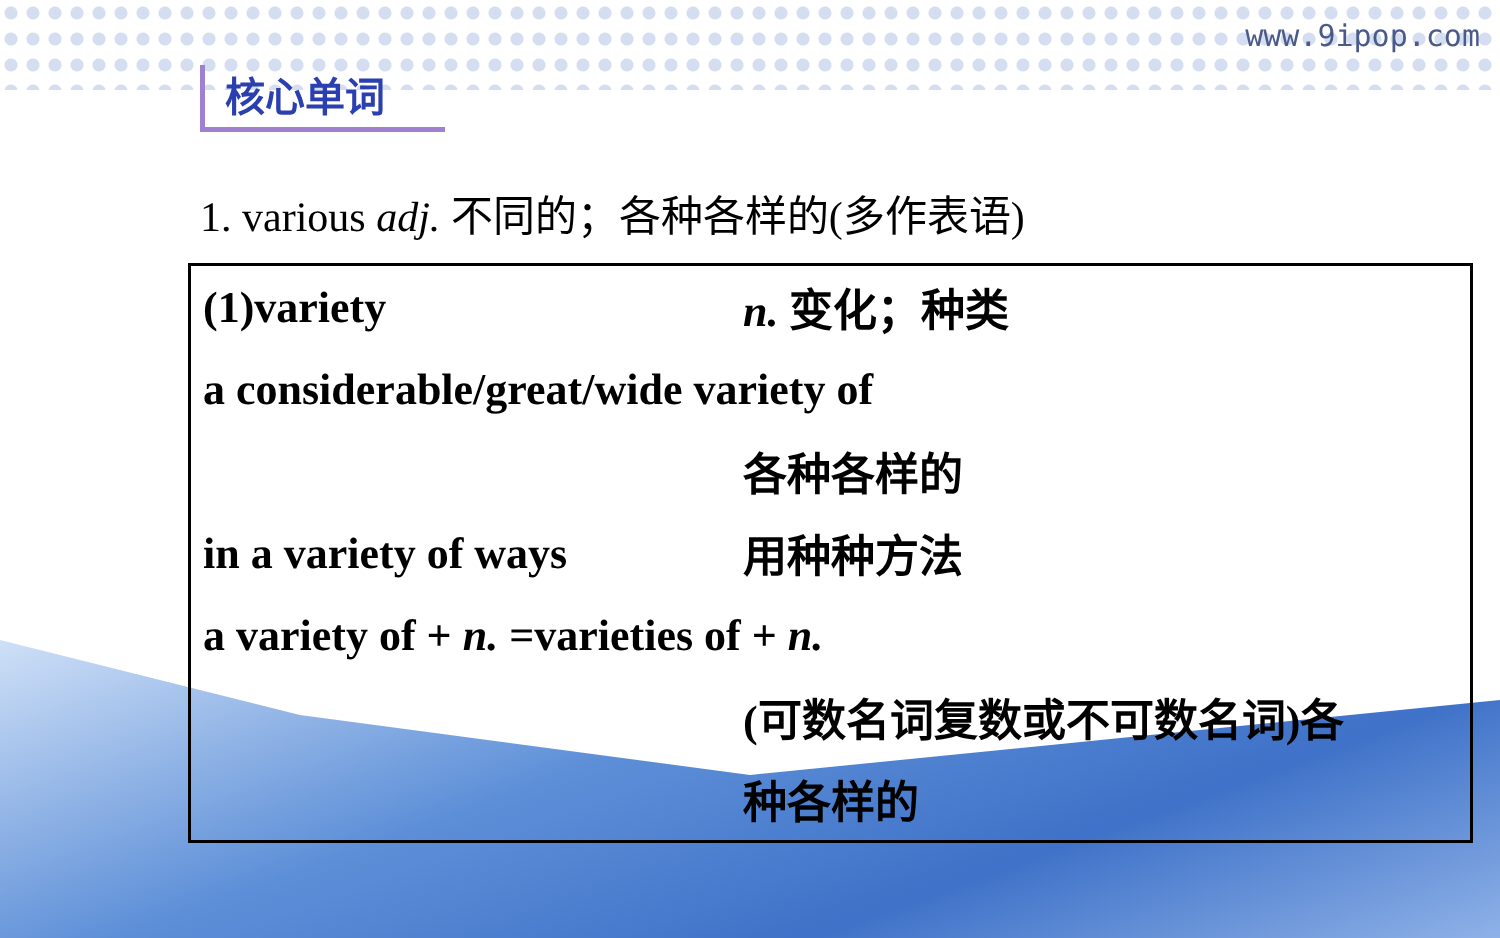www.9ipop.com
核心单词
1. various adj. 不同的；各种各样的(多作表语)
(1)variety n. 变化；种类
a considerable/great/wide variety of
各种各样的
in a variety of ways 用种种方法
a variety of + n. =varieties of + n.
(可数名词复数或不可数名词)各
种各样的